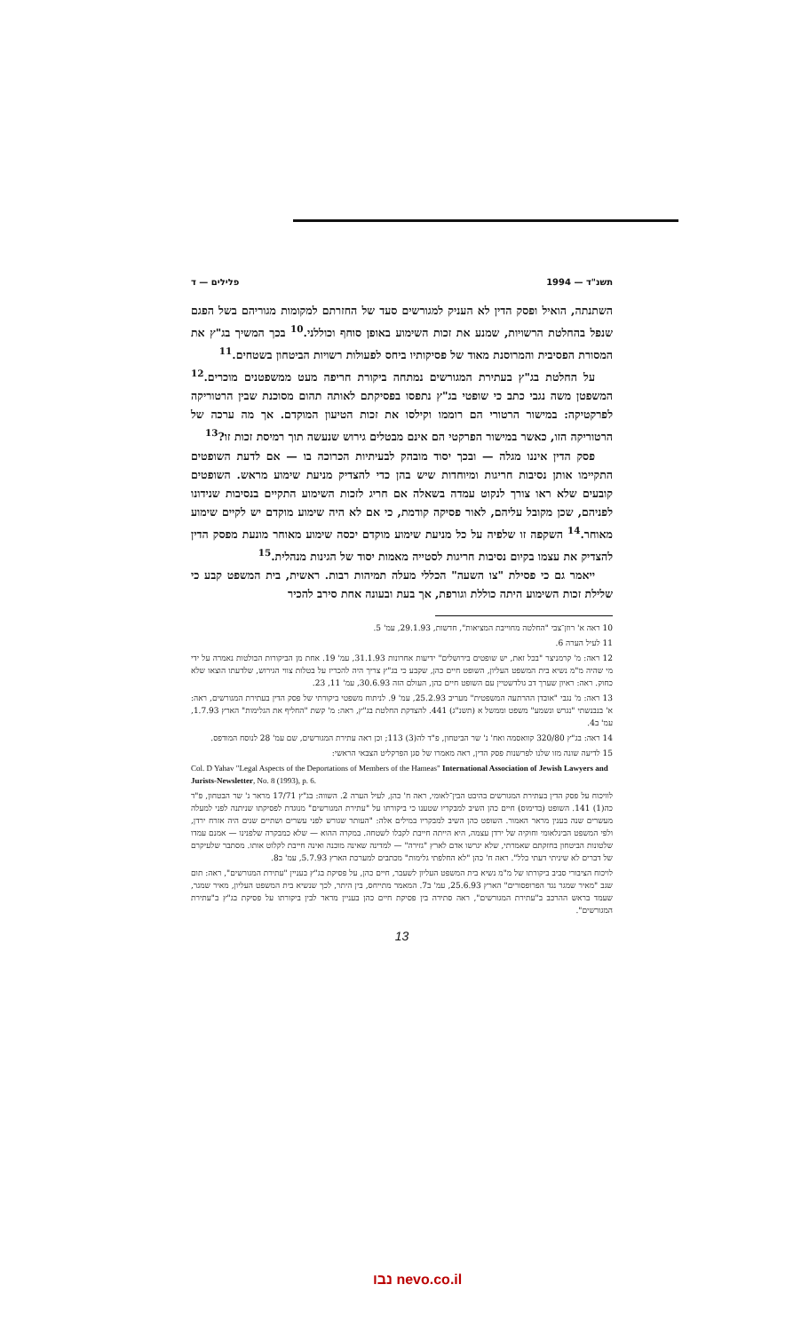תשנ"ד — 1994 פלילים — ד
השתנתה, הואיל ופסק הדין לא העניק למגורשים סעד של החזרתם למקומות מגוריהם בשל הפגם שנפל בהחלטת הרשויות, שמנע את זכות השימוע באופן סוחף וכוללני.<sup>10</sup> בכך המשיך בג"ץ את המסורת הפסיבית והמרוסנת מאוד של פסיקותיו ביחס לפעולות רשויות הביטחון בשטחים.<sup>11</sup>
על החלטת בג"ץ בעתירת המגורשים נמתחה ביקורת חריפה מעט ממשפטנים מוכרים.<sup>12</sup> המשפטן משה נגבי כתב כי שופטי בג"ץ נתפסו בפסיקתם לאותה תהום מסוכנת שבין הרטוריקה לפרקטיקה: במישור הרטורי הם רוממו וקילסו את זכות הטיעון המוקדם. אך מה ערכה של הרטוריקה הזו, כאשר במישור הפרקטי הם אינם מבטלים גירוש שנעשה תוך רמיסת זכות זו?<sup>13</sup>
פסק הדין איננו מגלה — ובכך יסוד מובהק לבעיתיות הכרוכה בו — אם לדעת השופטים התקיימו אותן נסיבות חריגות ומיוחדות שיש בהן כדי להצדיק מניעת שימוע מראש. השופטים קובעים שלא ראו צורך לנקוט עמדה בשאלה אם חריג לזכות השימוע התקיים בנסיבות שנידונו לפניהם, שכן מקובל עליהם, לאור פסיקה קודמת, כי אם לא היה שימוע מוקדם יש לקיים שימוע מאוחר.<sup>14</sup> השקפה זו שלפיה על כל מניעת שימוע מוקדם יכסה שימוע מאוחר מונעת מפסק הדין להצדיק את עצמו בקיום נסיבות חריגות לסטייה מאמות יסוד של הגינות מנהלית.<sup>15</sup>
ייאמר גם כי פסילת "צו השעה" הכללי מעלה תמיהות רבות. ראשית, בית המשפט קבע כי שלילת זכות השימוע היתה כוללת וגורפת, אך בעת ובעונה אחת סירב להכיר
10 ראה א' רוזן־צבי "החלטה מחוייבת המציאות", חדשות, 29.1.93, עמ' 5.
11 לעיל הערה 6.
12 ראה: מ' קרמניצר "בכל זאת, יש שופטים בירושלים" ידיעות אחרונות 31.1.93, עמ' 19. אחת מן הביקורות הבולטות נאמרה על ידי מי שהיה מ"מ נשיא בית המשפט העליון, השופט חיים כהן, שקבע כי בג"ץ צריך היה להכריז על בטלות צווי הגירוש, שלדעתו הוצאו שלא כחוק. ראה: ראיון שערך דב גולדשטיין עם השופט חיים כהן, העולם הזה 30.6.93, עמ' 11, 23.
13 ראה: מ' נגבי "אובדן ההרתעה המשפטית" מעריב 25.2.93, עמ' 9. לניתוח משפטי ביקורתי של פסק הדין בעתירת המגורשים, ראה: א' בנבנשתי "נגרש ונשמע" משפט וממשל א (תשנ"ג) 441. להצדקת החלטת בג"ץ, ראה: מ' קשת "החליף את הגלימות" הארץ 1.7.93, עמ' ב4.
14 ראה: בג"ץ 320/80 קוואסמה ואח' נ' שר הביטחון, פ"ד לה(3) 113; וכן ראה עתירת המגורשים, שם עמ' 28 לנוסח המודפס.
15 לדיעה שונה מזו שלנו לפרשנות פסק הדין, ראה מאמרו של סגן הפרקליט הצבאי הראשי:
Col. D Yahav "Legal Aspects of the Deportations of Members of the Hameas" International Association of Jewish Lawyers and Jurists-Newsletter, No. 8 (1993), p. 6.
לוויכוח על פסק הדין בעתירת המגורשים בהיבט הבין־לאומי, ראה ח' כהן, לעיל הערה 2. השווה: בג"ץ 17/71 מראר נ' שר הבטחון, פ"ד כה(1) 141. השופט (בדימוס) חיים כהן השיב למבקריו שטענו כי ביקורתו על "עתירת המגורשים" מנוגדת לפסיקתו שניתנה לפני למעלה מעשרים שנה בענין מראר האמור. השופט כהן השיב למבקריו במילים אלה: "העותר שגורש לפני עשרים ושתיים שנים היה אזרח ירדן, ולפי המשפט הבינלאומי וחוקיה של ירדן עצמה, היא הייתה חייבת לקבלו לשטחה. במקרה ההוא — שלא כמבקרה שלפנינו — אמנם עמדו שלטונות הביטחון בחזקתם שאמרתי, שלא יגרשו אדם לארץ "גזירה" — למדינה שאינה מוכנה ואינה חייבת לקלוט אותו. מסתבר שלעיקרם של דברים לא שיניתי דעתי כלל". ראה ח' כהן "לא החלפתי גלימות" מכתבים למערכת הארץ 5.7.93, עמ' ב8.
לויכוח הציבורי סביב ביקורתו של מ"מ נשיא בית המשפט העליון לשעבר, חיים כהן, על פסיקת בג"ץ בעניין "עתירת המגורשים", ראה: תום שגב "מאיר שמגר נגד הפרופסורים" הארץ 25.6.93, עמ' ב7. המאמר מתייחס, בין היתר, לכך שנשיא בית המשפט העליון, מאיר שמגר, שעמד בראש ההרכב ב"עתירת המגורשים", ראה סתירה בין פסיקת חיים כהן בעניין מראר לבין ביקורתו על פסיקת בג"ץ ב"עתירת המגורשים".
13
נבו nevo.co.il